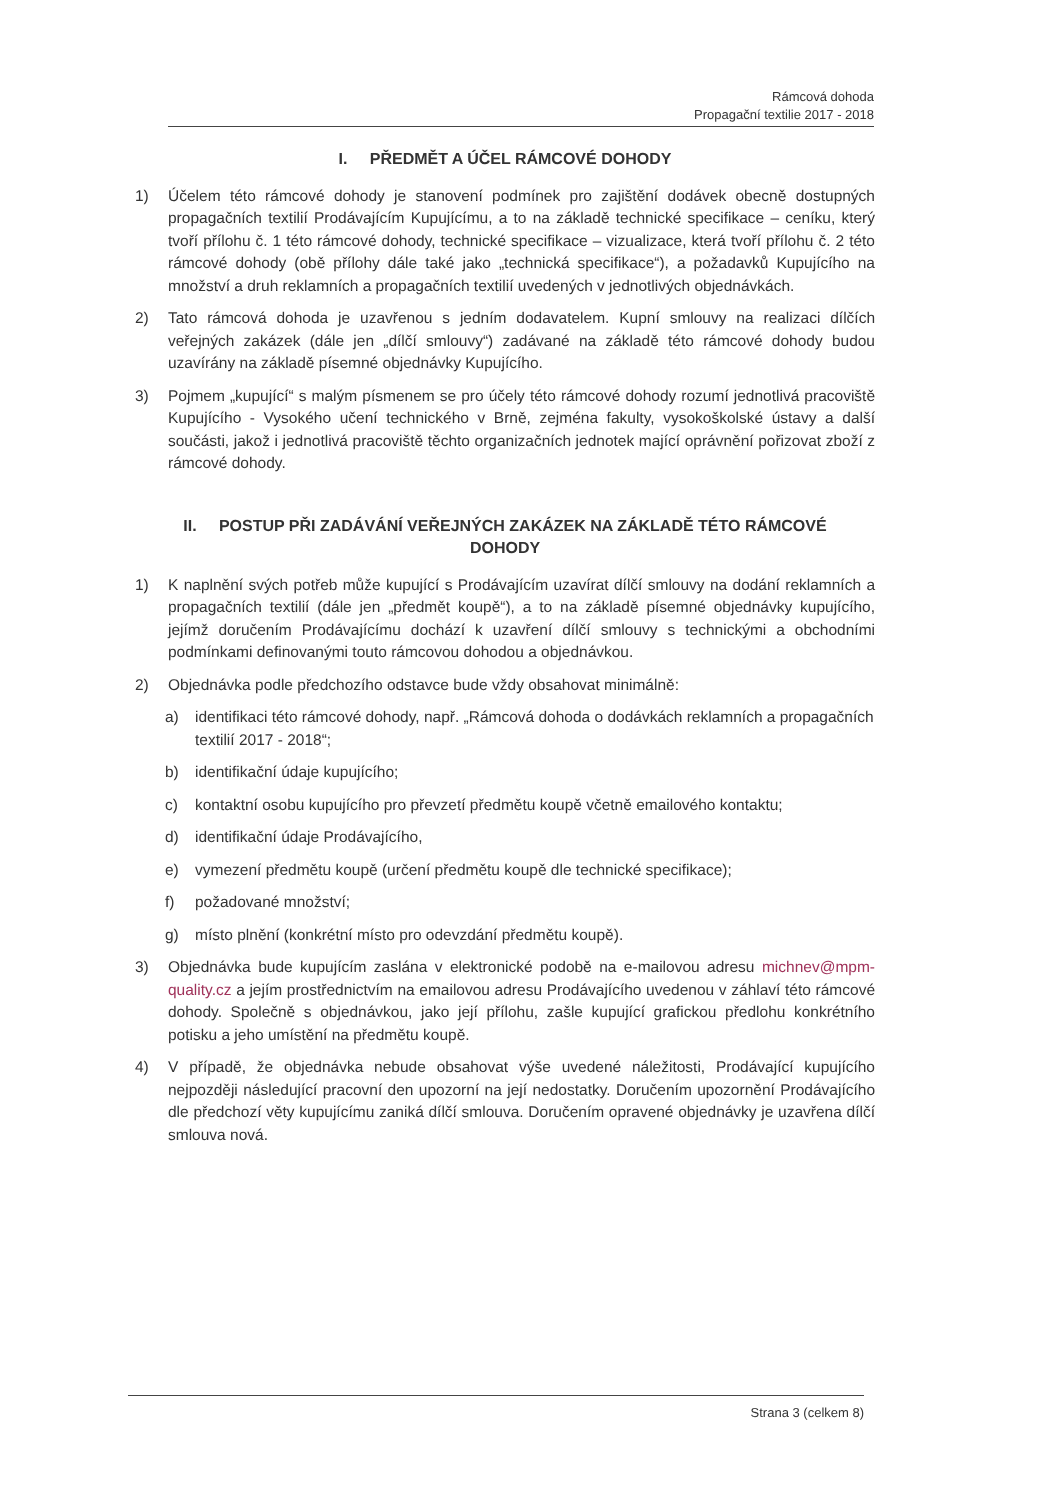Rámcová dohoda
Propagační textilie 2017 - 2018
I. PŘEDMĚT A ÚČEL RÁMCOVÉ DOHODY
1) Účelem této rámcové dohody je stanovení podmínek pro zajištění dodávek obecně dostupných propagačních textilií Prodávajícím Kupujícímu, a to na základě technické specifikace – ceníku, který tvoří přílohu č. 1 této rámcové dohody, technické specifikace – vizualizace, která tvoří přílohu č. 2 této rámcové dohody (obě přílohy dále také jako „technická specifikace“), a požadavků Kupujícího na množství a druh reklamních a propagačních textilií uvedených v jednotlivých objednávkách.
2) Tato rámcová dohoda je uzavřenou s jedním dodavatelem. Kupní smlouvy na realizaci dílčích veřejných zakázek (dále jen „dílčí smlouvy“) zadávané na základě této rámcové dohody budou uzavírány na základě písemné objednávky Kupujícího.
3) Pojmem „kupující“ s malým písmenem se pro účely této rámcové dohody rozumí jednotlivá pracoviště Kupujícího - Vysokého učení technického v Brně, zejména fakulty, vysokoškolské ústavy a další součásti, jakož i jednotlivá pracoviště těchto organizačních jednotek mající oprávnění pořizovat zboží z rámcové dohody.
II. POSTUP PŘI ZADÁVÁNÍ VEŘEJNÝCH ZAKÁZEK NA ZÁKLADĚ TÉTO RÁMCOVÉ
DOHODY
1) K naplnění svých potřeb může kupující s Prodávajícím uzavírat dílčí smlouvy na dodání reklamních a propagačních textilií (dále jen „předmět koupě“), a to na základě písemné objednávky kupujícího, jejímž doručením Prodávajícímu dochází k uzavření dílčí smlouvy s technickými a obchodními podmínkami definovanými touto rámcovou dohodou a objednávkou.
2) Objednávka podle předchozího odstavce bude vždy obsahovat minimálně:
a) identifikaci této rámcové dohody, např. „Rámcová dohoda o dodávkách reklamních a propagačních textilií 2017 - 2018“;
b) identifikační údaje kupujícího;
c) kontaktní osobu kupujícího pro převzetí předmětu koupě včetně emailového kontaktu;
d) identifikační údaje Prodávajícího,
e) vymezení předmětu koupě (určení předmětu koupě dle technické specifikace);
f) požadované množství;
g) místo plnění (konkrétní místo pro odevzdání předmětu koupě).
3) Objednávka bude kupujícím zaslána v elektronické podobě na e-mailovou adresu michnev@mpm-quality.cz a jejím prostřednictvím na emailovou adresu Prodávajícího uvedenou v záhlaví této rámcové dohody. Společně s objednávkou, jako její přílohu, zašle kupující grafickou předlohu konkrétního potisku a jeho umístění na předmětu koupě.
4) V případě, že objednávka nebude obsahovat výše uvedené náležitosti, Prodávající kupujícího nejpozději následující pracovní den upozorní na její nedostatky. Doručením upozornění Prodávajícího dle předchozí věty kupujícímu zaniká dílčí smlouva. Doručením opravené objednávky je uzavřena dílčí smlouva nová.
Strana 3 (celkem 8)